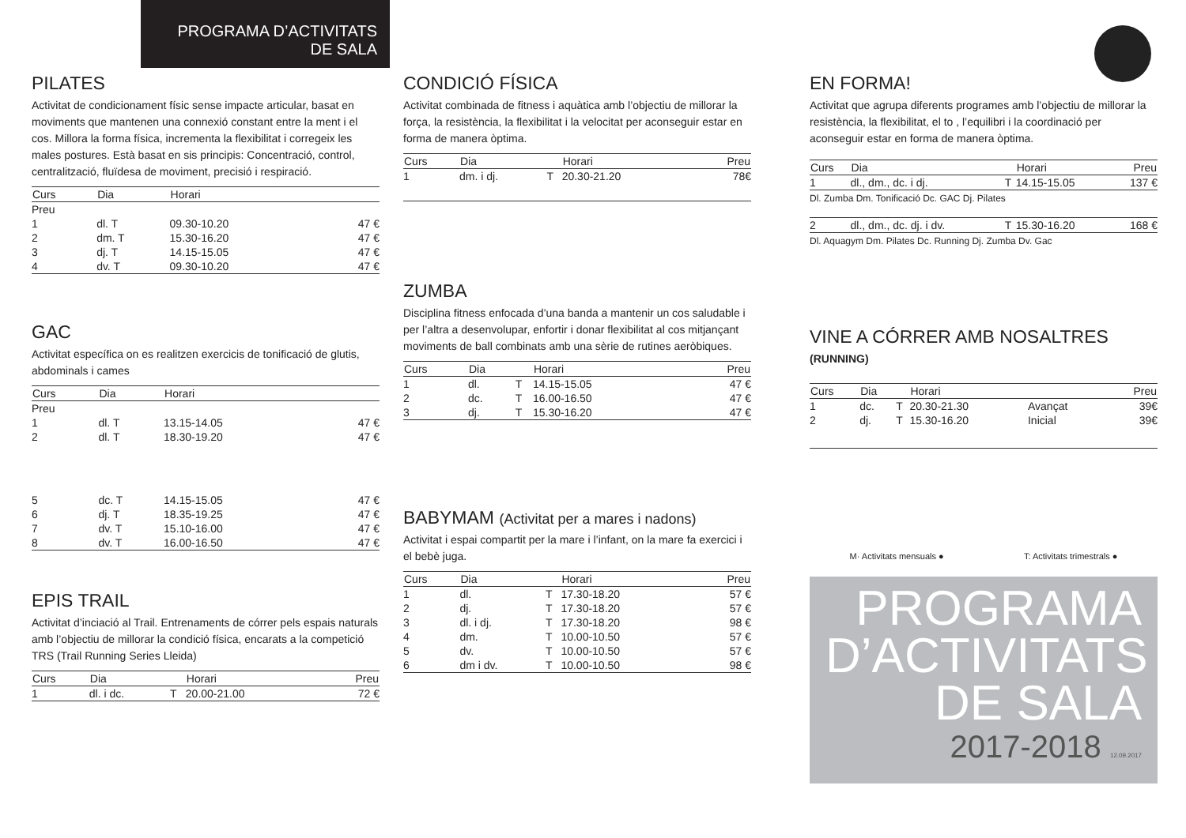PROGRAMA D’ACTIVITATS
DE SALA
PILATES
Activitat de condicionament físic sense impacte articular, basat en moviments que mantenen una connexió constant entre la ment i el cos. Millora la forma física, incrementa la flexibilitat i corregeix les males postures. Està basat en sis principis: Concentració, control, centralització, fluïdesa de moviment, precisió i respiració.
| Curs | Dia | Horari | |
| --- | --- | --- | --- |
| Preu | | | |
| 1 | dl. T | 09.30-10.20 | 47 € |
| 2 | dm. T | 15.30-16.20 | 47 € |
| 3 | dj. T | 14.15-15.05 | 47 € |
| 4 | dv. T | 09.30-10.20 | 47 € |
GAC
Activitat específica on es realitzen exercicis de tonificació de glutis, abdominals i cames
| Curs | Dia | Horari | |
| --- | --- | --- | --- |
| Preu | | | |
| 1 | dl. T | 13.15-14.05 | 47 € |
| 2 | dl. T | 18.30-19.20 | 47 € |
| 5 | dc. T | 14.15-15.05 | 47 € |
| 6 | dj. T | 18.35-19.25 | 47 € |
| 7 | dv. T | 15.10-16.00 | 47 € |
| 8 | dv. T | 16.00-16.50 | 47 € |
EPIS TRAIL
Activitat d’inciació al Trail. Entrenaments de córrer pels espais naturals amb l’objectiu de millorar la condició física, encarats a la competició TRS (Trail Running Series Lleida)
| Curs | Dia | | Horari | Preu |
| --- | --- | --- | --- | --- |
| 1 | dl. i dc. | T | 20.00-21.00 | 72 € |
CONDICIÓ FÍSICA
Activitat combinada de fitness i aquàtica amb l’objectiu de millorar la força, la resistència, la flexibilitat i la velocitat per aconseguir estar en forma de manera òptima.
| Curs | Dia | | Horari | Preu |
| --- | --- | --- | --- | --- |
| 1 | dm. i dj. | T | 20.30-21.20 | 78€ |
ZUMBA
Disciplina fitness enfocada d’una banda a mantenir un cos saludable i per l’altra a desenvolupar, enfortir i donar flexibilitat al cos mitjançant moviments de ball combinats amb una sèrie de rutines aeròbiques.
| Curs | Dia | | Horari | Preu |
| --- | --- | --- | --- | --- |
| 1 | dl. | T | 14.15-15.05 | 47 € |
| 2 | dc. | T | 16.00-16.50 | 47 € |
| 3 | dj. | T | 15.30-16.20 | 47 € |
BABYMAM (Activitat per a mares i nadons)
Activitat i espai compartit per la mare i l’infant, on la mare fa exercici i el bebè juga.
| Curs | Dia | | Horari | Preu |
| --- | --- | --- | --- | --- |
| 1 | dl. | T | 17.30-18.20 | 57 € |
| 2 | dj. | T | 17.30-18.20 | 57 € |
| 3 | dl. i dj. | T | 17.30-18.20 | 98 € |
| 4 | dm. | T | 10.00-10.50 | 57 € |
| 5 | dv. | T | 10.00-10.50 | 57 € |
| 6 | dm i dv. | T | 10.00-10.50 | 98 € |
EN FORMA!
Activitat que agrupa diferents programes amb l’objectiu de millorar la resistència, la flexibilitat, el to , l’equilibri i la coordinació per aconseguir estar en forma de manera òptima.
| Curs | Dia | | Horari | Preu |
| --- | --- | --- | --- | --- |
| 1 | dl., dm., dc. i dj. | T | 14.15-15.05 | 137 € |
| Dl. Zumba Dm. Tonificació Dc. GAC Dj. Pilates | | | | |
| 2 | dl., dm., dc. dj. i dv. | T | 15.30-16.20 | 168 € |
| Dl. Aquagym Dm. Pilates Dc. Running Dj. Zumba Dv. Gac | | | | |
VINE A CÓRRER AMB NOSALTRES
(RUNNING)
| Curs | Dia | | Horari | | Preu |
| --- | --- | --- | --- | --- | --- |
| 1 | dc. | T | 20.30-21.30 | Avançat | 39€ |
| 2 | dj. | T | 15.30-16.20 | Inicial | 39€ |
M· Activitats mensuals ● T: Activitats trimestrals ●
PROGRAMA
D’ACTIVITATS
DE SALA
2017-2018 12.09.2017